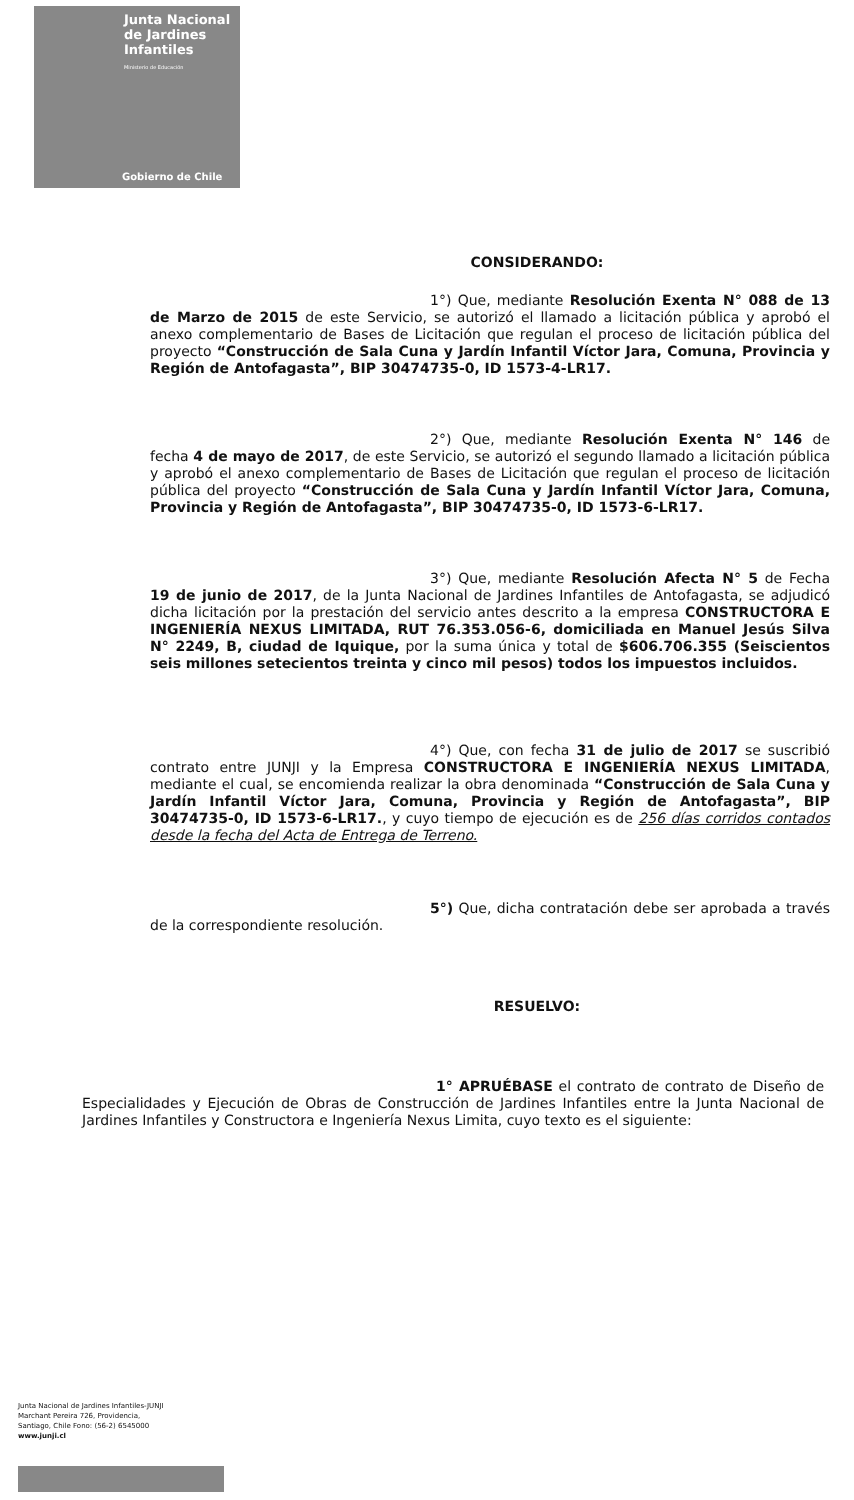Junta Nacional
de Jardines
Infantiles
Ministerio de Educación
Gobierno de Chile
CONSIDERANDO:
1°) Que, mediante Resolución Exenta N° 088 de 13 de Marzo de 2015 de este Servicio, se autorizó el llamado a licitación pública y aprobó el anexo complementario de Bases de Licitación que regulan el proceso de licitación pública del proyecto “Construcción de Sala Cuna y Jardín Infantil Víctor Jara, Comuna, Provincia y Región de Antofagasta”, BIP 30474735-0, ID 1573-4-LR17.
2°) Que, mediante Resolución Exenta N° 146 de fecha 4 de mayo de 2017, de este Servicio, se autorizó el segundo llamado a licitación pública y aprobó el anexo complementario de Bases de Licitación que regulan el proceso de licitación pública del proyecto “Construcción de Sala Cuna y Jardín Infantil Víctor Jara, Comuna, Provincia y Región de Antofagasta”, BIP 30474735-0, ID 1573-6-LR17.
3°) Que, mediante Resolución Afecta N° 5 de Fecha 19 de junio de 2017, de la Junta Nacional de Jardines Infantiles de Antofagasta, se adjudicó dicha licitación por la prestación del servicio antes descrito a la empresa CONSTRUCTORA E INGENIERÍA NEXUS LIMITADA, RUT 76.353.056-6, domiciliada en Manuel Jesús Silva N° 2249, B, ciudad de Iquique, por la suma única y total de $606.706.355 (Seiscientos seis millones setecientos treinta y cinco mil pesos) todos los impuestos incluidos.
4°) Que, con fecha 31 de julio de 2017 se suscribió contrato entre JUNJI y la Empresa CONSTRUCTORA E INGENIERÍA NEXUS LIMITADA, mediante el cual, se encomienda realizar la obra denominada “Construcción de Sala Cuna y Jardín Infantil Víctor Jara, Comuna, Provincia y Región de Antofagasta”, BIP 30474735-0, ID 1573-6-LR17., y cuyo tiempo de ejecución es de 256 días corridos contados desde la fecha del Acta de Entrega de Terreno.
5°) Que, dicha contratación debe ser aprobada a través de la correspondiente resolución.
RESUELVO:
1° APRUÉBASE el contrato de contrato de Diseño de Especialidades y Ejecución de Obras de Construcción de Jardines Infantiles entre la Junta Nacional de Jardines Infantiles y Constructora e Ingeniería Nexus Limita, cuyo texto es el siguiente:
Junta Nacional de Jardines Infantiles-JUNJI
Marchant Pereira 726, Providencia,
Santiago, Chile Fono: (56-2) 6545000
www.junji.cl